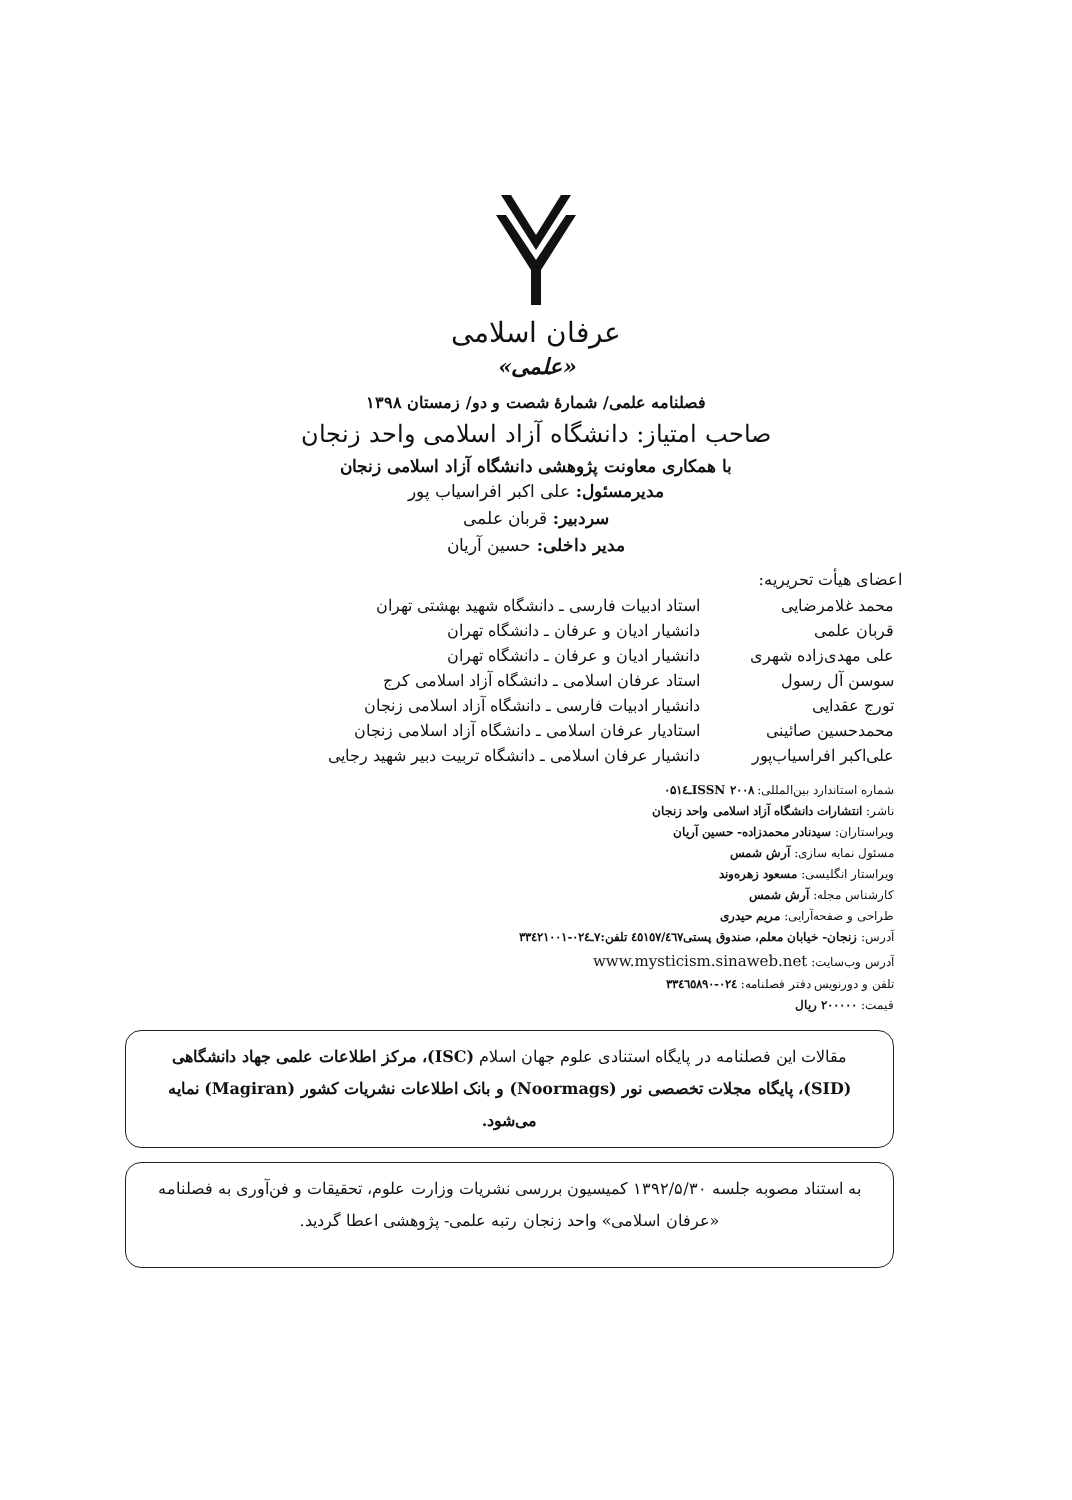عرفان اسلامی
«علمی»
فصلنامه علمی/ شمارهٔ شصت و دو/ زمستان ۱۳۹۸
صاحب امتیاز: دانشگاه آزاد اسلامی واحد زنجان
با همکاری معاونت پژوهشی دانشگاه آزاد اسلامی زنجان
مدیرمسئول: علی اکبر افراسیاب پور
سردبیر: قربان علمی
مدیر داخلی: حسین آریان
اعضای هیأت تحریریه:
| محمد غلامرضایی | استاد ادبیات فارسی ـ دانشگاه شهید بهشتی تهران |
| قربان علمی | دانشیار ادیان و عرفان ـ دانشگاه تهران |
| علی مهدی‌زاده شهری | دانشیار ادیان و عرفان ـ دانشگاه تهران |
| سوسن آل رسول | استاد عرفان اسلامی ـ دانشگاه آزاد اسلامی کرج |
| تورج عقدایی | دانشیار ادبیات فارسی ـ دانشگاه آزاد اسلامی زنجان |
| محمدحسین صائینی | استادیار عرفان اسلامی ـ دانشگاه آزاد اسلامی زنجان |
| علی‌اکبر افراسیاب‌پور | دانشیار عرفان اسلامی ـ دانشگاه تربیت دبیر شهید رجایی |
شماره استاندارد بین‌المللی: ISSN ۲۰۰۸ـ۰۵۱٤
ناشر: انتشارات دانشگاه آزاد اسلامی واحد زنجان
ویراستاران: سیدنادر محمدزاده- حسین آریان
مسئول نمایه سازی: آرش شمس
ویراستار انگلیسی: مسعود زهره‌وند
کارشناس مجله: آرش شمس
طراحی و صفحه‌آرایی: مریم حیدری
آدرس: زنجان- خیابان معلم، صندوق پستی٤٥١٥٧/٤٦٧ تلفن:۷ـ٠٢٤-٣٣٤٢١٠٠١
آدرس وب‌سایت: www.mysticism.sinaweb.net
تلفن و دورنویس دفتر فصلنامه: ٠٢٤-٣٣٤٦٥٨٩٠
قیمت: ۲۰۰۰۰۰ ریال
مقالات این فصلنامه در پایگاه استنادی علوم جهان اسلام (ISC)، مرکز اطلاعات علمی جهاد دانشگاهی (SID)، پایگاه مجلات تخصصی نور (Noormags) و بانک اطلاعات نشریات کشور (Magiran) نمایه می‌شود.
به استناد مصوبه جلسه ۱۳۹۲/۵/۳۰ کمیسیون بررسی نشریات وزارت علوم، تحقیقات و فن‌آوری به فصلنامه «عرفان اسلامی» واحد زنجان رتبه علمی- پژوهشی اعطا گردید.